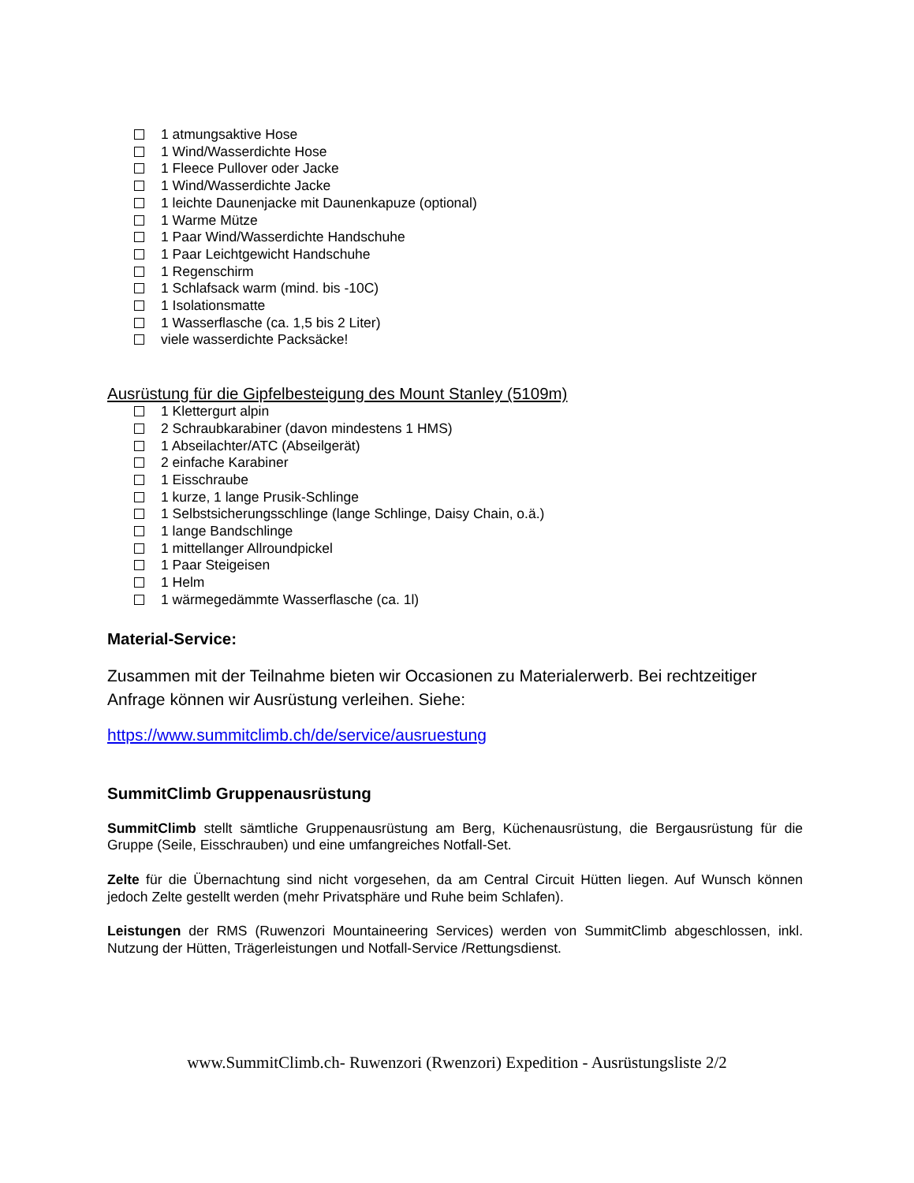1 atmungsaktive Hose
1 Wind/Wasserdichte Hose
1 Fleece Pullover oder Jacke
1 Wind/Wasserdichte Jacke
1 leichte Daunenjacke mit Daunenkapuze (optional)
1 Warme Mütze
1 Paar Wind/Wasserdichte Handschuhe
1 Paar Leichtgewicht Handschuhe
1 Regenschirm
1 Schlafsack warm (mind. bis -10C)
1 Isolationsmatte
1 Wasserflasche (ca. 1,5 bis 2 Liter)
viele wasserdichte Packsäcke!
Ausrüstung für die Gipfelbesteigung des Mount Stanley (5109m)
1 Klettergurt alpin
2 Schraubkarabiner (davon mindestens 1 HMS)
1 Abseilachter/ATC (Abseilgerät)
2 einfache Karabiner
1 Eisschraube
1 kurze, 1 lange Prusik-Schlinge
1 Selbstsicherungsschlinge (lange Schlinge, Daisy Chain, o.ä.)
1 lange Bandschlinge
1 mittellanger Allroundpickel
1 Paar Steigeisen
1 Helm
1 wärmegedämmte Wasserflasche (ca. 1l)
Material-Service:
Zusammen mit der Teilnahme bieten wir Occasionen zu Materialerwerb. Bei rechtzeitiger Anfrage können wir Ausrüstung verleihen. Siehe:
https://www.summitclimb.ch/de/service/ausruestung
SummitClimb Gruppenausrüstung
SummitClimb stellt sämtliche Gruppenausrüstung am Berg, Küchenausrüstung, die Bergausrüstung für die Gruppe (Seile, Eisschrauben) und eine umfangreiches Notfall-Set.
Zelte für die Übernachtung sind nicht vorgesehen, da am Central Circuit Hütten liegen. Auf Wunsch können jedoch Zelte gestellt werden (mehr Privatsphäre und Ruhe beim Schlafen).
Leistungen der RMS (Ruwenzori Mountaineering Services) werden von SummitClimb abgeschlossen, inkl. Nutzung der Hütten, Trägerleistungen und Notfall-Service /Rettungsdienst.
www.SummitClimb.ch- Ruwenzori (Rwenzori) Expedition - Ausrüstungsliste 2/2